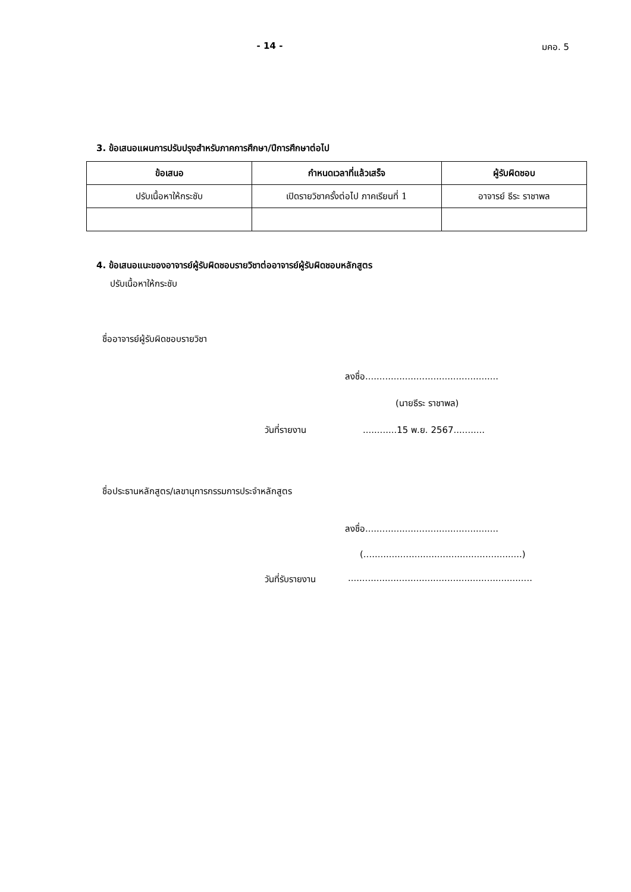- 14 - มคอ. 5
3. ข้อเสนอแผนการปรับปรุงสำหรับภาคการศึกษา/ปีการศึกษาต่อไป
| ข้อเสนอ | กำหนดเวลาที่แล้วเสร็จ | ผู้รับผิดชอบ |
| --- | --- | --- |
| ปรับเนื้อหาให้กระชับ | เปิดรายวิชาครั้งต่อไป ภาคเรียนที่ 1 | อาจารย์ ธีระ ราชาพล |
4. ข้อเสนอแนะของอาจารย์ผู้รับผิดชอบรายวิชาต่ออาจารย์ผู้รับผิดชอบหลักสูตร
ปรับเนื้อหาให้กระชับ
ชื่ออาจารย์ผู้รับผิดชอบรายวิชา
ลงชื่อ...............................................
(นายธีระ ราชาพล)
วันที่รายงาน............15 พ.ย. 2567...........
ชื่อประธานหลักสูตร/เลขานุการกรรมการประจำหลักสูตร
ลงชื่อ...............................................
(........................................................)
วันที่รับรายงาน.................................................................